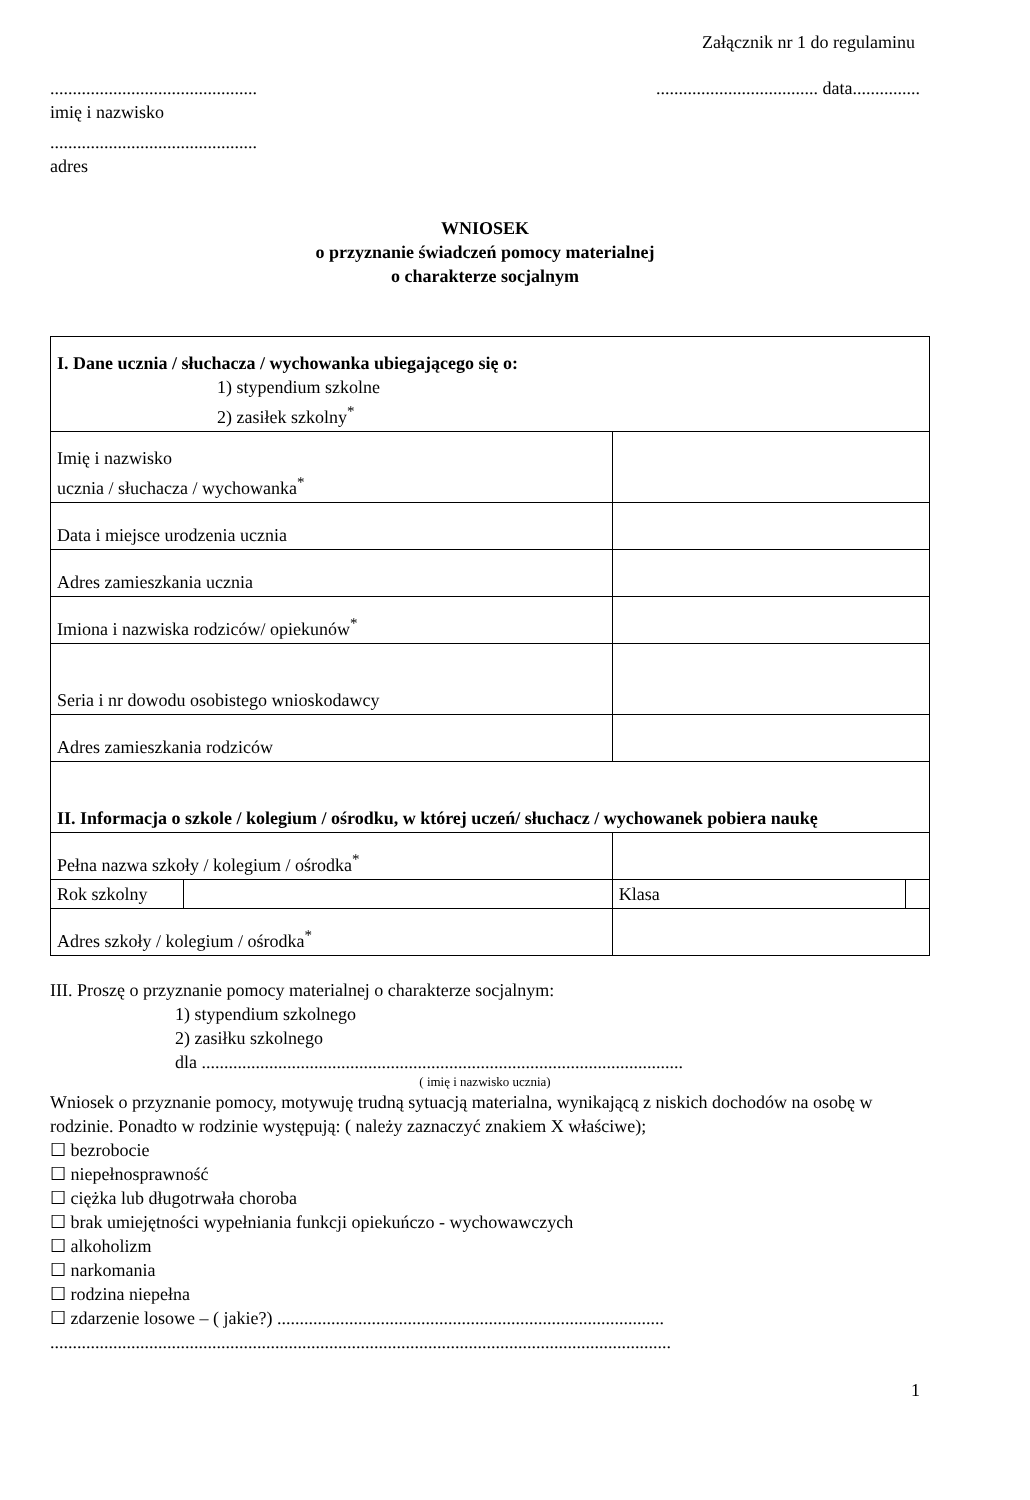Załącznik nr 1 do regulaminu
..............................................
.................................... data...............
imię i nazwisko
..............................................
adres
WNIOSEK
o przyznanie świadczeń pomocy materialnej
o charakterze socjalnym
| I. Dane ucznia / słuchacza / wychowanka ubiegającego się o: 1) stypendium szkolne 2) zasiłek szkolny<sup>*</sup> | | | |
| Imię i nazwisko ucznia / słuchacza / wychowanka<sup>*</sup> | | | |
| Data i miejsce urodzenia ucznia | | | |
| Adres zamieszkania ucznia | | | |
| Imiona i nazwiska rodziców/ opiekunów<sup>*</sup> | | | |
| Seria i nr dowodu osobistego wnioskodawcy | | | |
| Adres zamieszkania rodziców | | | |
| II. Informacja o szkole / kolegium / ośrodku, w której uczeń/ słuchacz / wychowanek pobiera naukę | | | |
| Pełna nazwa szkoły / kolegium / ośrodka<sup>*</sup> | | | |
| Rok szkolny | | Klasa | |
| Adres szkoły / kolegium / ośrodka<sup>*</sup> | | | |
III. Proszę o przyznanie pomocy materialnej o charakterze socjalnym:
1) stypendium szkolnego
2) zasiłku szkolnego
dla ...........................................................................................................
( imię i nazwisko ucznia)
Wniosek o przyznanie pomocy, motywuję trudną sytuacją materialna, wynikającą z niskich dochodów na osobę w rodzinie. Ponadto w rodzinie występują: ( należy zaznaczyć znakiem X właściwe);
☐ bezrobocie
☐ niepełnosprawność
☐ ciężka lub długotrwała choroba
☐ brak umiejętności wypełniania funkcji opiekuńczo - wychowawczych
☐ alkoholizm
☐ narkomania
☐ rodzina niepełna
☐ zdarzenie losowe – ( jakie?) ......................................................................................
..........................................................................................................................................
1